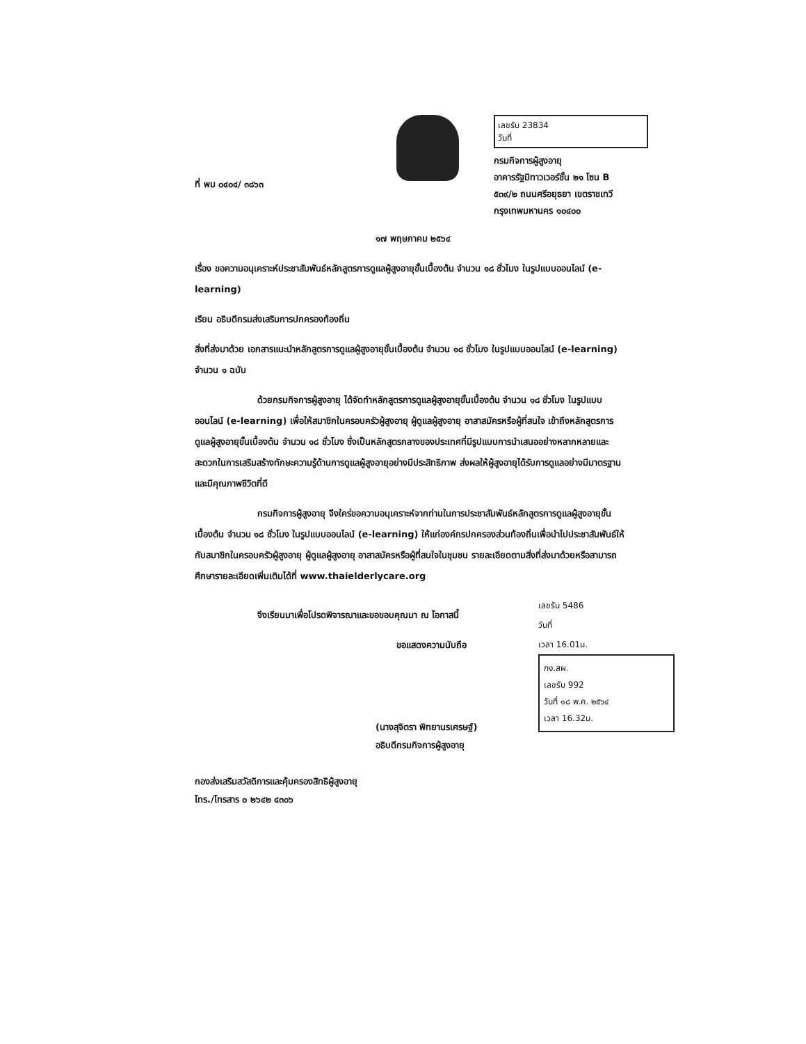ที่ พม ๐๔๐๔/ ๓๘๖๓
เลขรับ 23834
วันที่
กรมกิจการผู้สูงอายุ
อาคารรัฐมิทาวเวอร์ชั้น ๒๑ โซน B
๕๓๙/๒ ถนนศรีอยุธยา เขตราชเทวี
กรุงเทพมหานคร ๑๐๔๐๐
๑๗ พฤษภาคม ๒๕๖๔
เรื่อง ขอความอนุเคราะห์ประชาสัมพันธ์หลักสูตรการดูแลผู้สูงอายุขั้นเบื้องต้น จำนวน ๑๘ ชั่วโมง ในรูปแบบออนไลน์ (e-learning)
เรียน อธิบดีกรมส่งเสริมการปกครองท้องถิ่น
สิ่งที่ส่งมาด้วย เอกสารแนะนำหลักสูตรการดูแลผู้สูงอายุขั้นเบื้องต้น จำนวน ๑๘ ชั่วโมง ในรูปแบบออนไลน์ (e-learning) จำนวน ๑ ฉบับ
ด้วยกรมกิจการผู้สูงอายุ ได้จัดทำหลักสูตรการดูแลผู้สูงอายุขั้นเบื้องต้น จำนวน ๑๘ ชั่วโมง ในรูปแบบออนไลน์ (e-learning) เพื่อให้สมาชิกในครอบครัวผู้สูงอายุ ผู้ดูแลผู้สูงอายุ อาสาสมัครหรือผู้ที่สนใจ เข้าถึงหลักสูตรการดูแลผู้สูงอายุขั้นเบื้องต้น จำนวน ๑๘ ชั่วโมง ซึ่งเป็นหลักสูตรกลางของประเทศที่มีรูปแบบการนำเสนออย่างหลากหลายและสะดวกในการเสริมสร้างทักษะความรู้ด้านการดูแลผู้สูงอายุอย่างมีประสิทธิภาพ ส่งผลให้ผู้สูงอายุได้รับการดูแลอย่างมีมาตรฐาน และมีคุณภาพชีวิตที่ดี
กรมกิจการผู้สูงอายุ จึงใคร่ขอความอนุเคราะห์จากท่านในการประชาสัมพันธ์หลักสูตรการดูแลผู้สูงอายุขั้นเบื้องต้น จำนวน ๑๘ ชั่วโมง ในรูปแบบออนไลน์ (e-learning) ให้แก่องค์กรปกครองส่วนท้องถิ่นเพื่อนำไปประชาสัมพันธ์ให้กับสมาชิกในครอบครัวผู้สูงอายุ ผู้ดูแลผู้สูงอายุ อาสาสมัครหรือผู้ที่สนใจในชุมชน รายละเอียดตามสิ่งที่ส่งมาด้วยหรือสามารถศึกษารายละเอียดเพิ่มเติมได้ที่ www.thaielderlycare.org
จึงเรียนมาเพื่อโปรดพิจารณาและขอขอบคุณมา ณ โอกาสนี้
ขอแสดงความนับถือ
(นางสุจิตรา พิทยานรเศรษฐ์)
อธิบดีกรมกิจการผู้สูงอายุ
เลขรับ 5486
วันที่
เวลา 16.01น.
กง.สผ.
เลขรับ 992
วันที่ ๑๘ พ.ค. ๒๕๖๔
เวลา 16.32น.
กองส่งเสริมสวัสดิการและคุ้มครองสิทธิผู้สูงอายุ
โทร./โทรสาร ๐ ๒๖๔๒ ๔๓๐๖